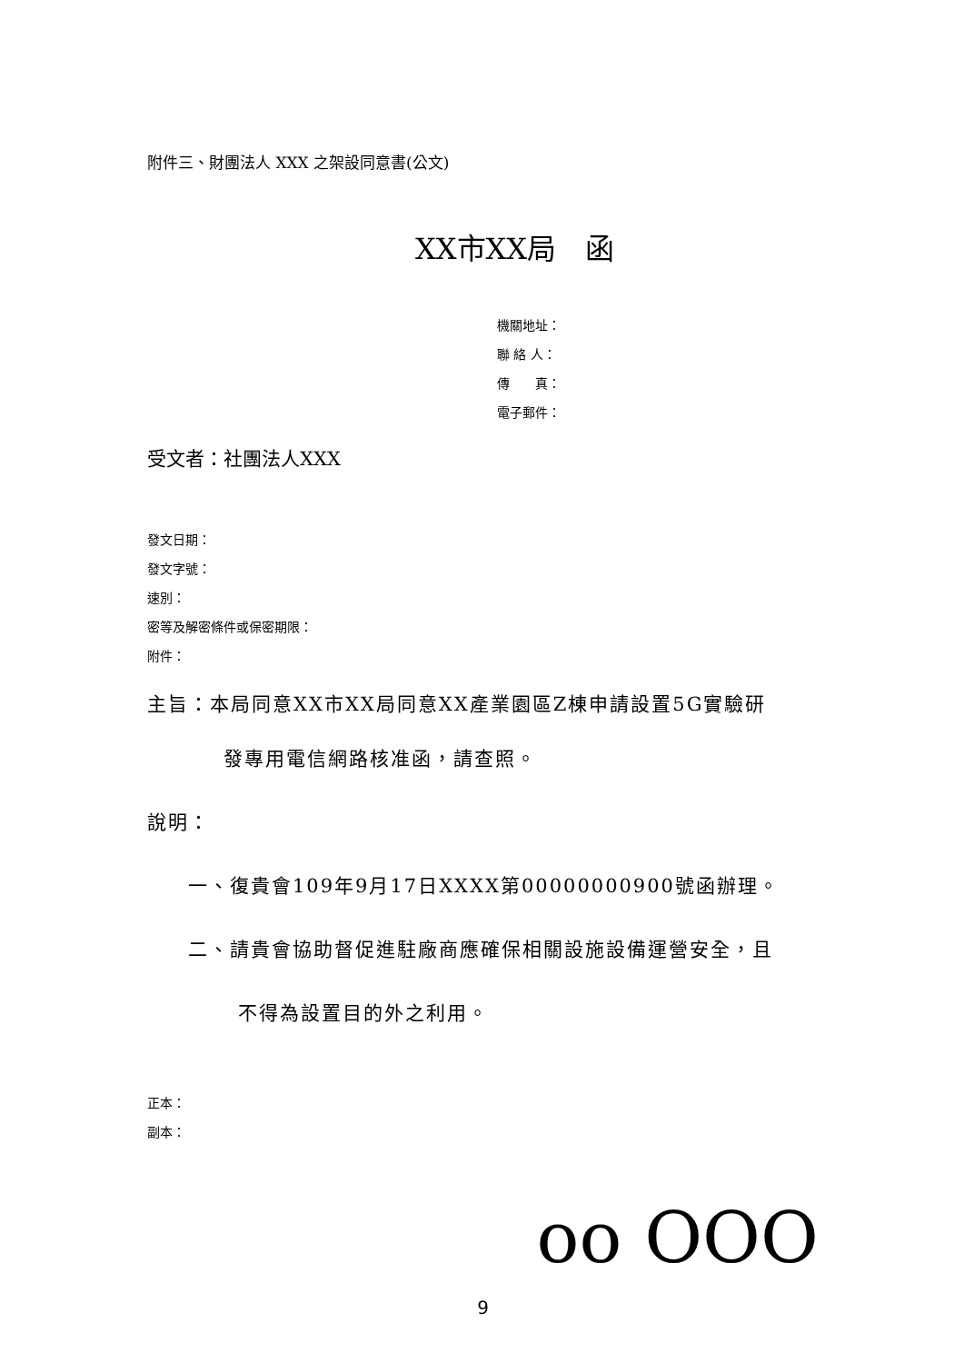附件三、財團法人 XXX 之架設同意書(公文)
XX市XX局　函
機關地址：
聯 絡 人：
傳　　真：
電子郵件：
受文者：社團法人XXX
發文日期：
發文字號：
速別：
密等及解密條件或保密期限：
附件：
主旨：本局同意XX市XX局同意XX產業園區Z棟申請設置5G實驗研
發專用電信網路核准函，請查照。
說明：
一、復貴會109年9月17日XXXX第00000000900號函辦理。
二、請貴會協助督促進駐廠商應確保相關設施設備運營安全，且
不得為設置目的外之利用。
正本：
副本：
oo OOO
9